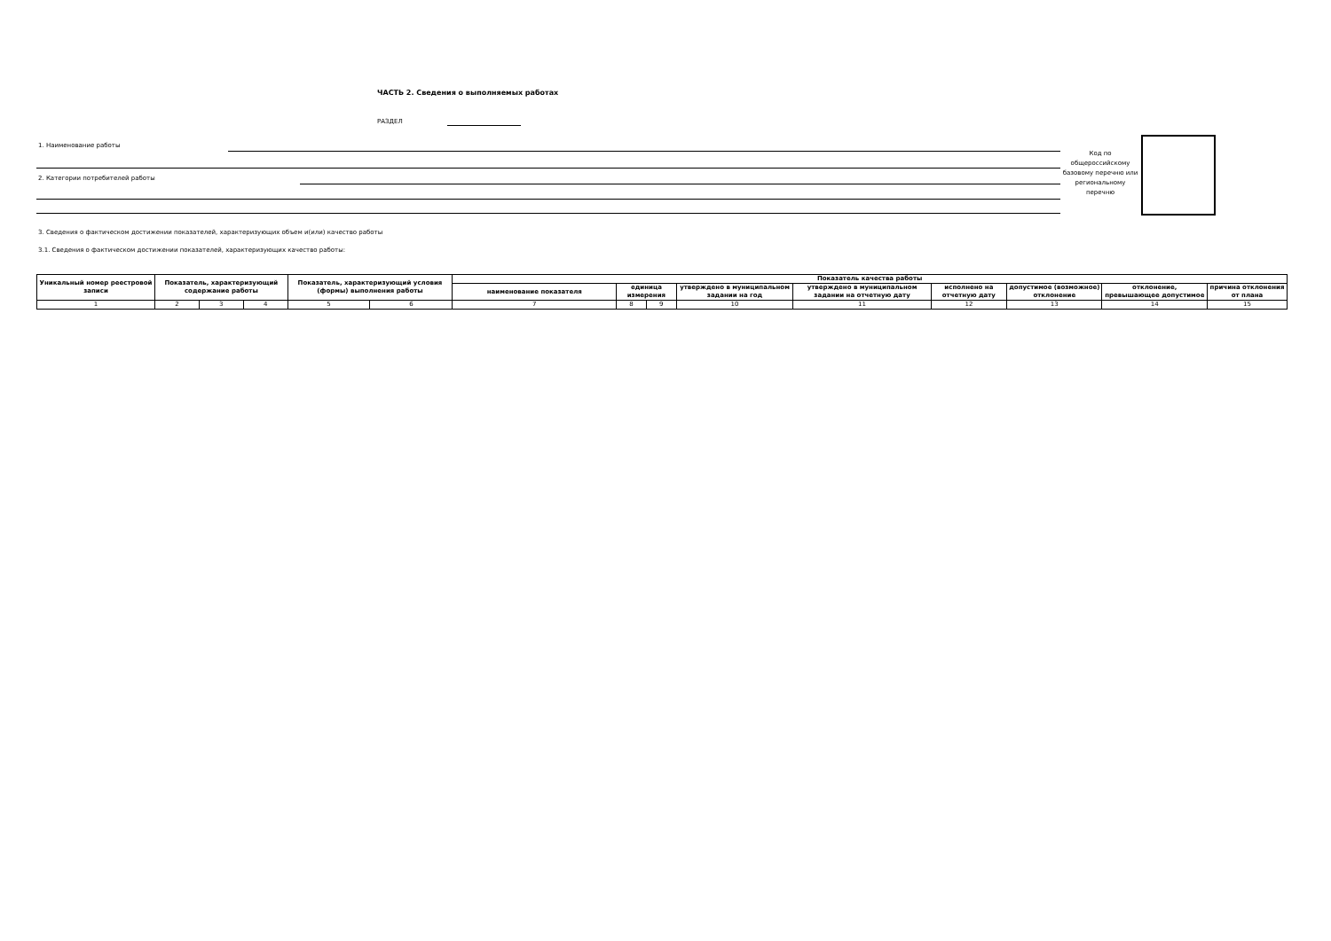ЧАСТЬ 2. Сведения о выполняемых работах
РАЗДЕЛ
1. Наименование работы
2. Категории потребителей работы
Код по общероссийскому базовому перечню или региональному перечню
3. Сведения о фактическом достижении показателей, характеризующих объем и(или) качество работы
3.1. Сведения о фактическом достижении показателей, характеризующих качество работы:
| Уникальный номер реестровой записи | Показатель, характеризующий содержание работы | | | Показатель, характеризующий условия (формы) выполнения работы | | Показатель качества работы | | | | | | | | |
| --- | --- | --- | --- | --- | --- | --- | --- | --- | --- | --- | --- | --- | --- | --- |
| | | | | | | наименование показателя | единица измерения | | утверждено в муниципальном задании на год | утверждено в муниципальном задании на отчетную дату | исполнено на отчетную дату | допустимое (возможное) отклонение | отклонение, превышающее допустимое | причина отклонения от плана |
| 1 | 2 | 3 | 4 | 5 | 6 | 7 | 8 | 9 | 10 | 11 | 12 | 13 | 14 | 15 |